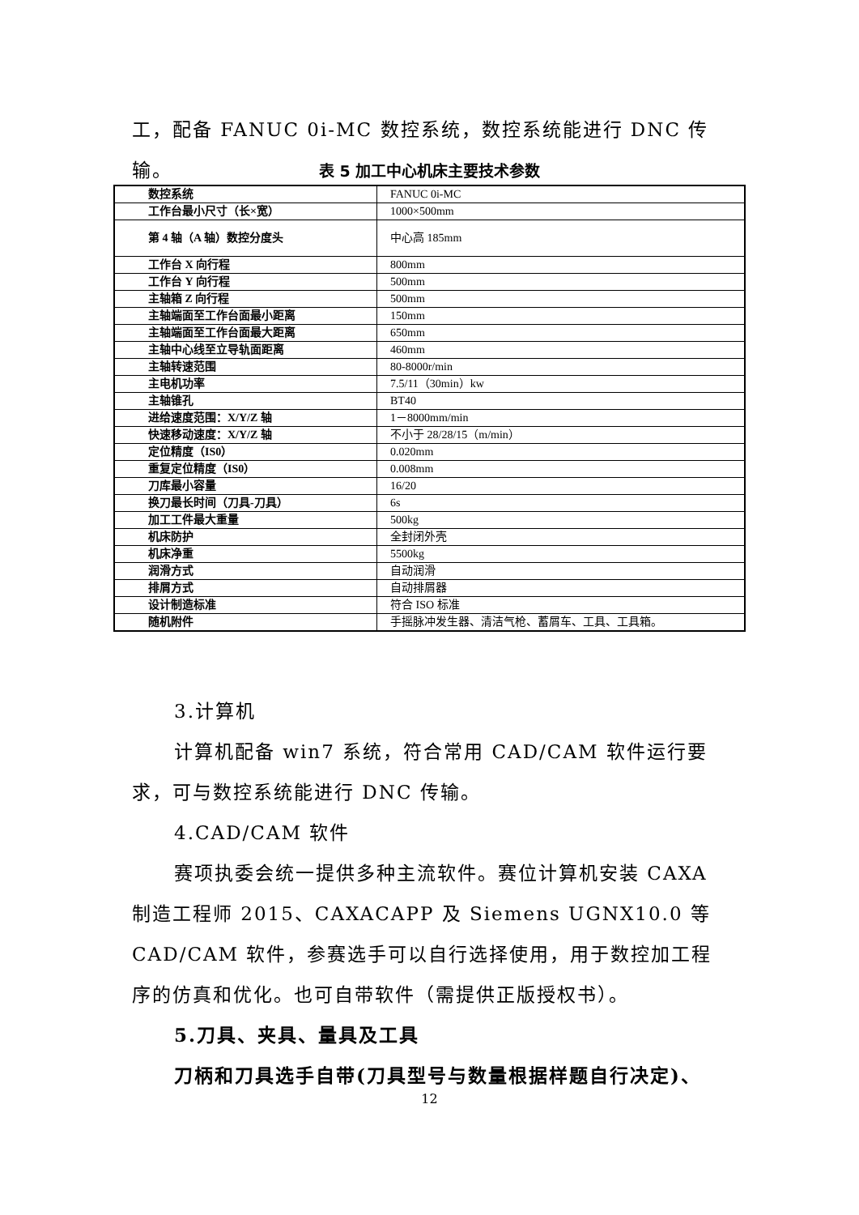工，配备 FANUC 0i-MC 数控系统，数控系统能进行 DNC 传输。
表 5 加工中心机床主要技术参数
| 数控系统 | FANUC 0i-MC |
| 工作台最小尺寸（长×宽） | 1000×500mm |
| 第 4 轴（A 轴）数控分度头 | 中心高 185mm |
| 工作台 X 向行程 | 800mm |
| 工作台 Y 向行程 | 500mm |
| 主轴箱 Z 向行程 | 500mm |
| 主轴端面至工作台面最小距离 | 150mm |
| 主轴端面至工作台面最大距离 | 650mm |
| 主轴中心线至立导轨面距离 | 460mm |
| 主轴转速范围 | 80-8000r/min |
| 主电机功率 | 7.5/11（30min）kw |
| 主轴锥孔 | BT40 |
| 进给速度范围：X/Y/Z 轴 | 1－8000mm/min |
| 快速移动速度：X/Y/Z 轴 | 不小于 28/28/15（m/min） |
| 定位精度（IS0） | 0.020mm |
| 重复定位精度（IS0） | 0.008mm |
| 刀库最小容量 | 16/20 |
| 换刀最长时间（刀具-刀具） | 6s |
| 加工工件最大重量 | 500kg |
| 机床防护 | 全封闭外壳 |
| 机床净重 | 5500kg |
| 润滑方式 | 自动润滑 |
| 排屑方式 | 自动排屑器 |
| 设计制造标准 | 符合 ISO 标准 |
| 随机附件 | 手摇脉冲发生器、清洁气枪、蓄屑车、工具、工具箱。 |
3.计算机
计算机配备 win7 系统，符合常用 CAD/CAM 软件运行要求，可与数控系统能进行 DNC 传输。
4.CAD/CAM 软件
赛项执委会统一提供多种主流软件。赛位计算机安装 CAXA 制造工程师 2015、CAXACAPP 及 Siemens UGNX10.0 等 CAD/CAM 软件，参赛选手可以自行选择使用，用于数控加工程序的仿真和优化。也可自带软件（需提供正版授权书）。
5.刀具、夹具、量具及工具
刀柄和刀具选手自带(刀具型号与数量根据样题自行决定)、
12